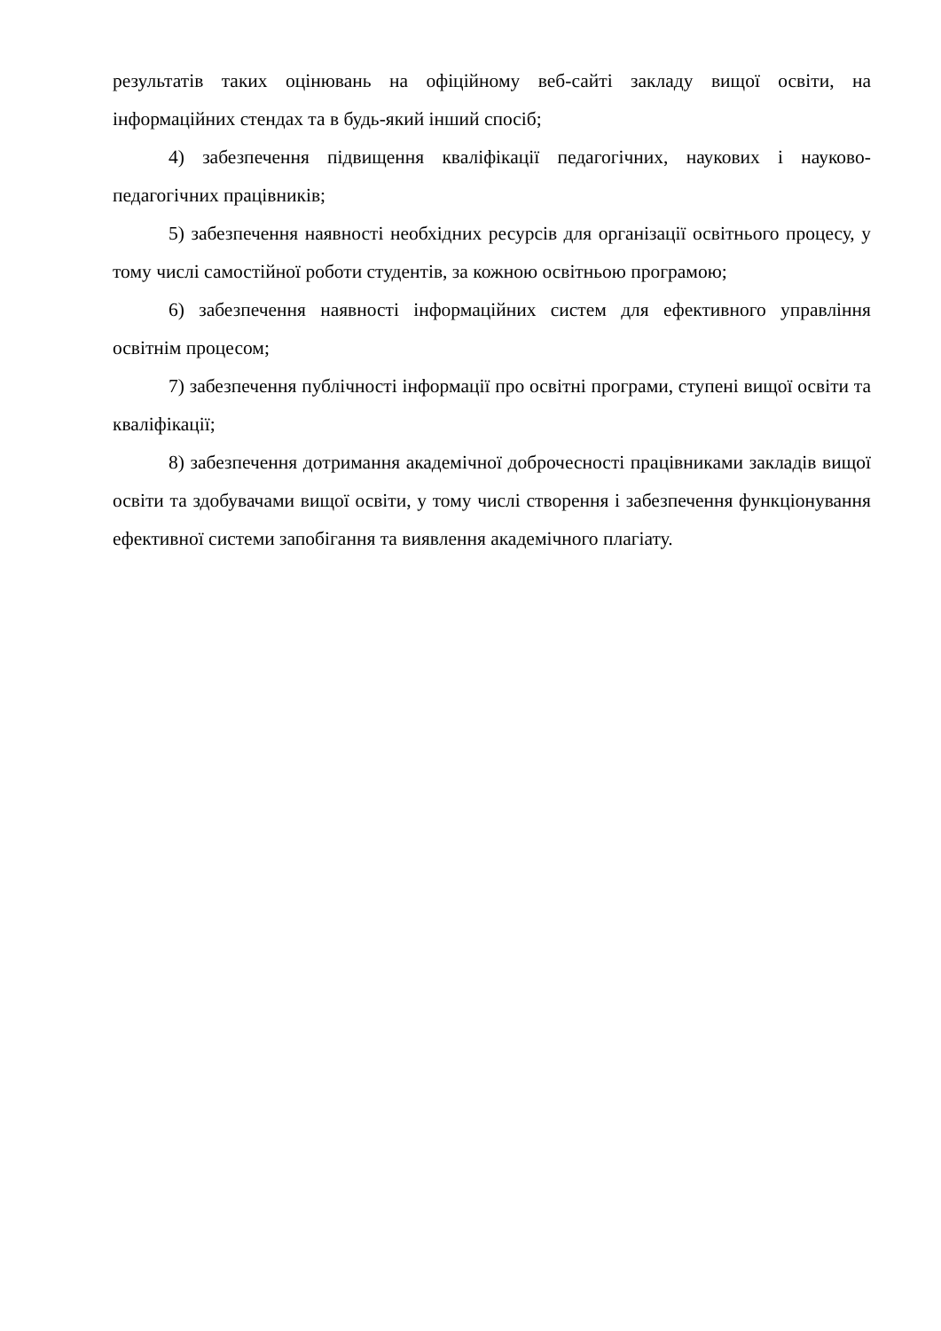результатів таких оцінювань на офіційному веб-сайті закладу вищої освіти, на інформаційних стендах та в будь-який інший спосіб;
4) забезпечення підвищення кваліфікації педагогічних, наукових і науково-педагогічних працівників;
5) забезпечення наявності необхідних ресурсів для організації освітнього процесу, у тому числі самостійної роботи студентів, за кожною освітньою програмою;
6) забезпечення наявності інформаційних систем для ефективного управління освітнім процесом;
7) забезпечення публічності інформації про освітні програми, ступені вищої освіти та кваліфікації;
8) забезпечення дотримання академічної доброчесності працівниками закладів вищої освіти та здобувачами вищої освіти, у тому числі створення і забезпечення функціонування ефективної системи запобігання та виявлення академічного плагіату.